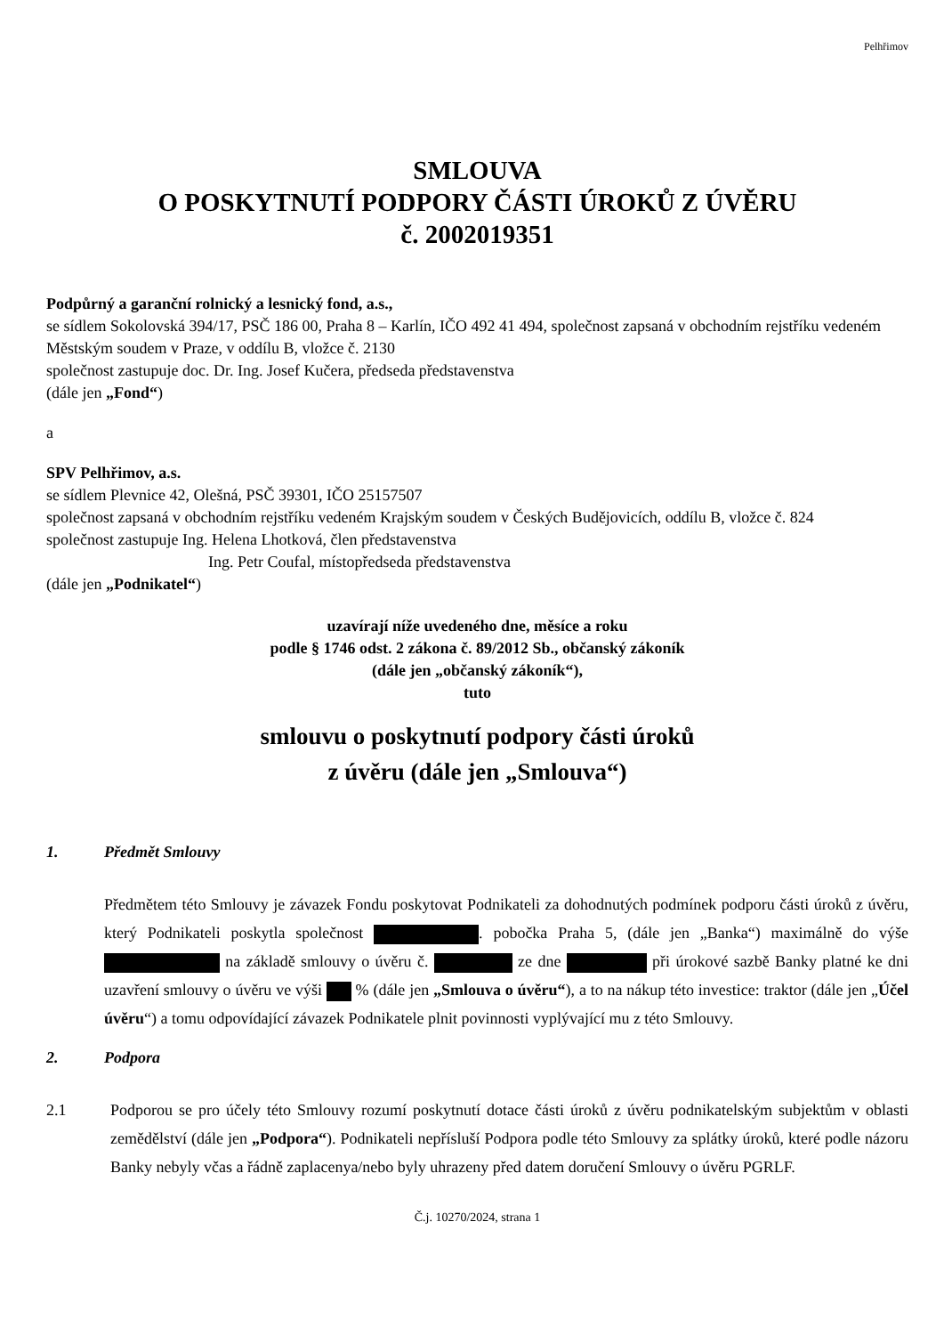Pelhřimov
SMLOUVA
O POSKYTNUTÍ PODPORY ČÁSTI ÚROKŮ Z ÚVĚRU
č. 2002019351
Podpůrný a garanční rolnický a lesnický fond, a.s.,
se sídlem Sokolovská 394/17, PSČ 186 00, Praha 8 – Karlín, IČO 492 41 494, společnost zapsaná v obchodním rejstříku vedeném Městským soudem v Praze, v oddílu B, vložce č. 2130
společnost zastupuje doc. Dr. Ing. Josef Kučera, předseda představenstva
(dále jen „Fond“)
a
SPV Pelhřimov, a.s.
se sídlem Plevnice 42, Olešná, PSČ 39301, IČO 25157507
společnost zapsaná v obchodním rejstříku vedeném Krajským soudem v Českých Budějovicích, oddílu B, vložce č. 824
společnost zastupuje Ing. Helena Lhotková, člen představenstva
Ing. Petr Coufal, místopředseda představenstva
(dále jen „Podnikatel“)
uzavírají níže uvedeného dne, měsíce a roku
podle § 1746 odst. 2 zákona č. 89/2012 Sb., občanský zákoník
(dále jen „občanský zákoník“),
tuto
smlouvu o poskytnutí podpory části úroků
z úvěru (dále jen „Smlouva“)
1. Předmět Smlouvy
Předmětem této Smlouvy je závazek Fondu poskytovat Podnikateli za dohodnutých podmínek podporu části úroků z úvěru, který Podnikateli poskytla společnost . pobočka Praha 5, (dále jen „Banka“) maximálně do výše na základě smlouvy o úvěru č. ze dne při úrokové sazbě Banky platné ke dni uzavření smlouvy o úvěru ve výši % (dále jen „Smlouva o úvěru“), a to na nákup této investice: traktor (dále jen „Účel úvěru“) a tomu odpovídající závazek Podnikatele plnit povinnosti vyplývající mu z této Smlouvy.
2. Podpora
2.1 Podporou se pro účely této Smlouvy rozumí poskytnutí dotace části úroků z úvěru podnikatelským subjektům v oblasti zemědělství (dále jen „Podpora“). Podnikateli nepřísluší Podpora podle této Smlouvy za splátky úroků, které podle názoru Banky nebyly včas a řádně zaplacenya/nebo byly uhrazeny před datem doručení Smlouvy o úvěru PGRLF.
Č.j. 10270/2024, strana 1